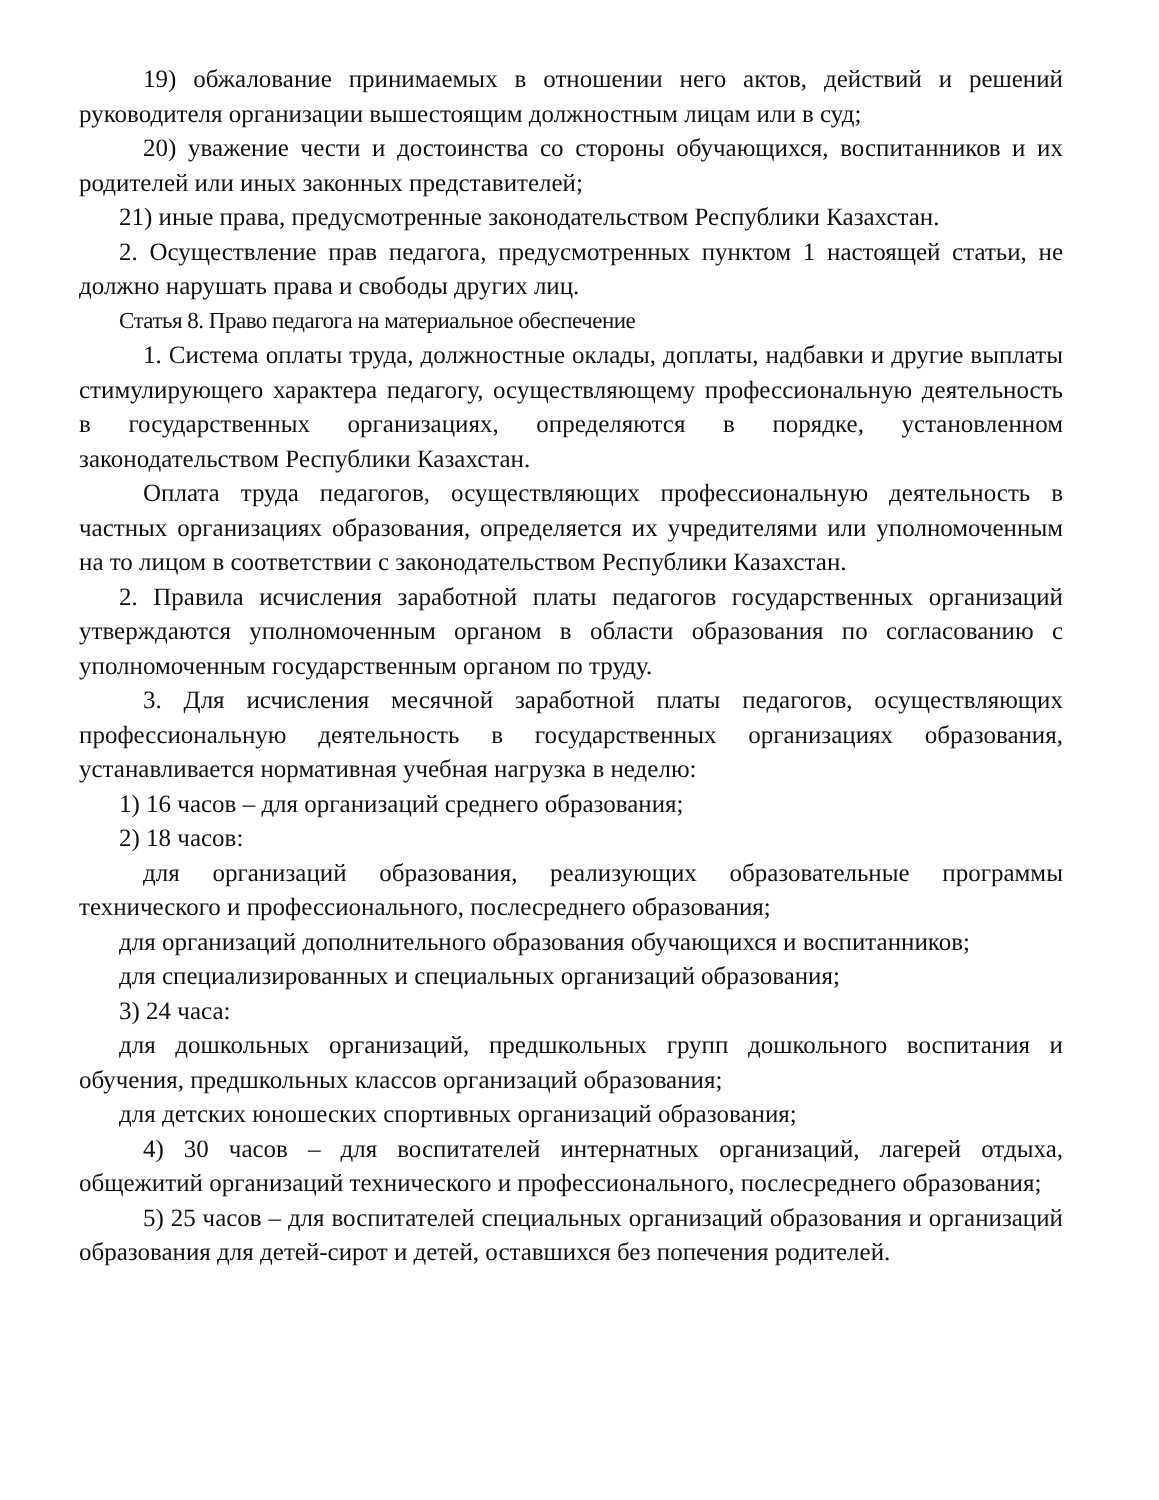19) обжалование принимаемых в отношении него актов, действий и решений руководителя организации вышестоящим должностным лицам или в суд;
20) уважение чести и достоинства со стороны обучающихся, воспитанников и их родителей или иных законных представителей;
21) иные права, предусмотренные законодательством Республики Казахстан.
2. Осуществление прав педагога, предусмотренных пунктом 1 настоящей статьи, не должно нарушать права и свободы других лиц.
Статья 8. Право педагога на материальное обеспечение
1. Система оплаты труда, должностные оклады, доплаты, надбавки и другие выплаты стимулирующего характера педагогу, осуществляющему профессиональную деятельность в государственных организациях, определяются в порядке, установленном законодательством Республики Казахстан.
Оплата труда педагогов, осуществляющих профессиональную деятельность в частных организациях образования, определяется их учредителями или уполномоченным на то лицом в соответствии с законодательством Республики Казахстан.
2. Правила исчисления заработной платы педагогов государственных организаций утверждаются уполномоченным органом в области образования по согласованию с уполномоченным государственным органом по труду.
3. Для исчисления месячной заработной платы педагогов, осуществляющих профессиональную деятельность в государственных организациях образования, устанавливается нормативная учебная нагрузка в неделю:
1) 16 часов – для организаций среднего образования;
2) 18 часов:
для организаций образования, реализующих образовательные программы технического и профессионального, послесреднего образования;
для организаций дополнительного образования обучающихся и воспитанников;
для специализированных и специальных организаций образования;
3) 24 часа:
для дошкольных организаций, предшкольных групп дошкольного воспитания и обучения, предшкольных классов организаций образования;
для детских юношеских спортивных организаций образования;
4) 30 часов – для воспитателей интернатных организаций, лагерей отдыха, общежитий организаций технического и профессионального, послесреднего образования;
5) 25 часов – для воспитателей специальных организаций образования и организаций образования для детей-сирот и детей, оставшихся без попечения родителей.